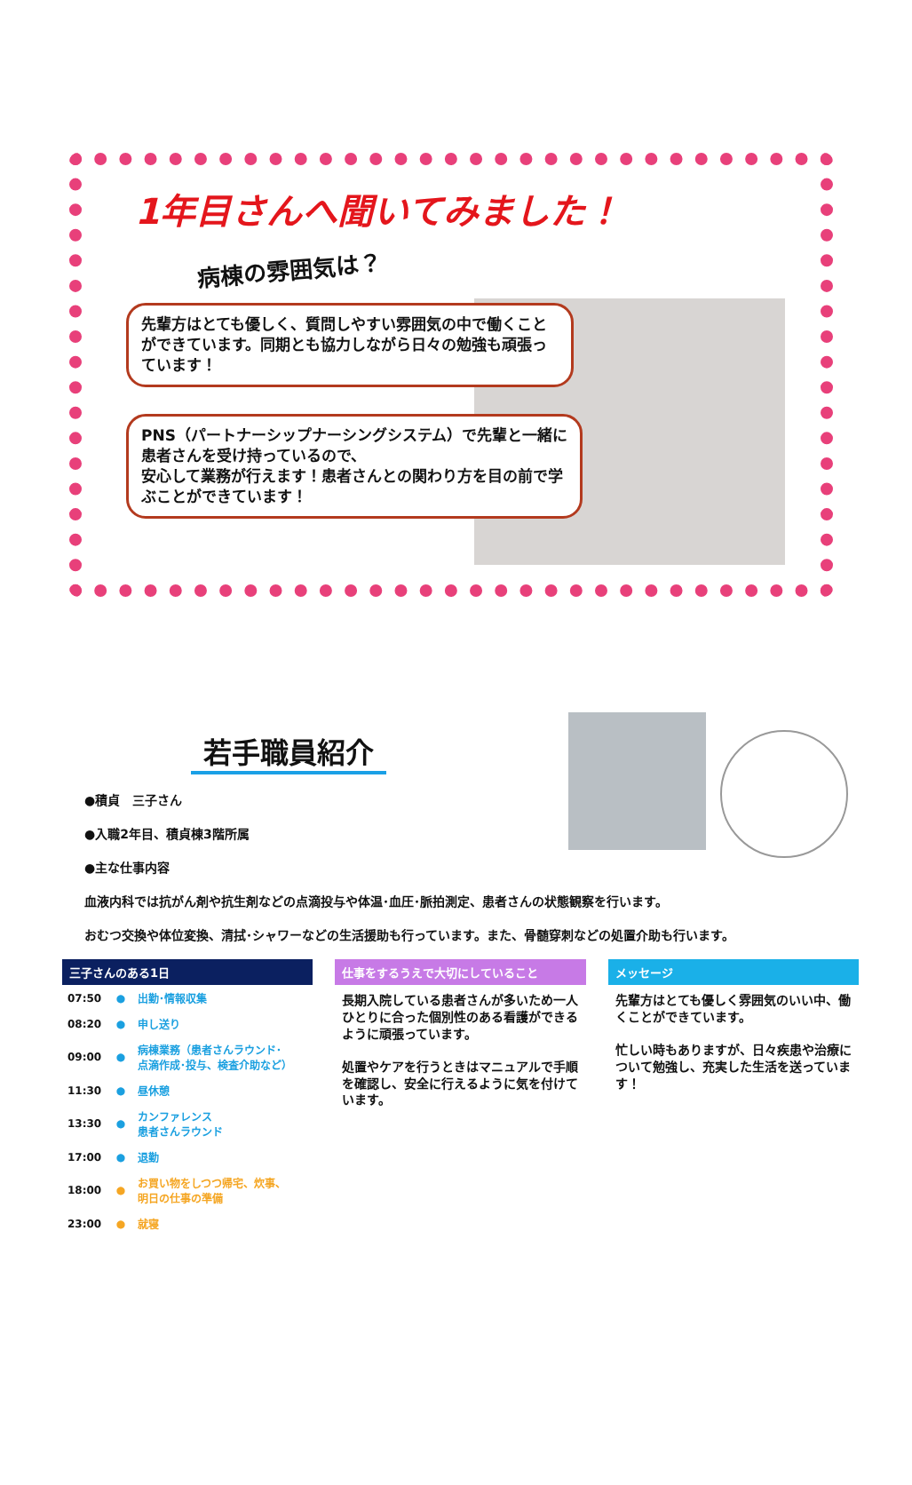1年目さんへ聞いてみました！
病棟の雰囲気は？
先輩方はとても優しく、質問しやすい雰囲気の中で働くことができています。同期とも協力しながら日々の勉強も頑張っています！
PNS（パートナーシップナーシングシステム）で先輩と一緒に患者さんを受け持っているので、
安心して業務が行えます！患者さんとの関わり方を目の前で学ぶことができています！
若手職員紹介
●積貞　三子さん
●入職2年目、積貞棟3階所属
●主な仕事内容
血液内科では抗がん剤や抗生剤などの点滴投与や体温･血圧･脈拍測定、患者さんの状態観察を行います。
おむつ交換や体位変換、清拭･シャワーなどの生活援助も行っています。また、骨髄穿刺などの処置介助も行います。
三子さんのある1日
| 07:50 | ● | 出勤･情報収集 |
| 08:20 | ● | 申し送り |
| 09:00 | ● | 病棟業務（患者さんラウンド･ 点滴作成･投与、検査介助など） |
| 11:30 | ● | 昼休憩 |
| 13:30 | ● | カンファレンス 患者さんラウンド |
| 17:00 | ● | 退勤 |
| 18:00 | ● | お買い物をしつつ帰宅、炊事、 明日の仕事の準備 |
| 23:00 | ● | 就寝 |
仕事をするうえで大切にしていること
長期入院している患者さんが多いため一人ひとりに合った個別性のある看護ができるように頑張っています。
処置やケアを行うときはマニュアルで手順を確認し、安全に行えるように気を付けています。
メッセージ
先輩方はとても優しく雰囲気のいい中、働くことができています。
忙しい時もありますが、日々疾患や治療について勉強し、充実した生活を送っています！